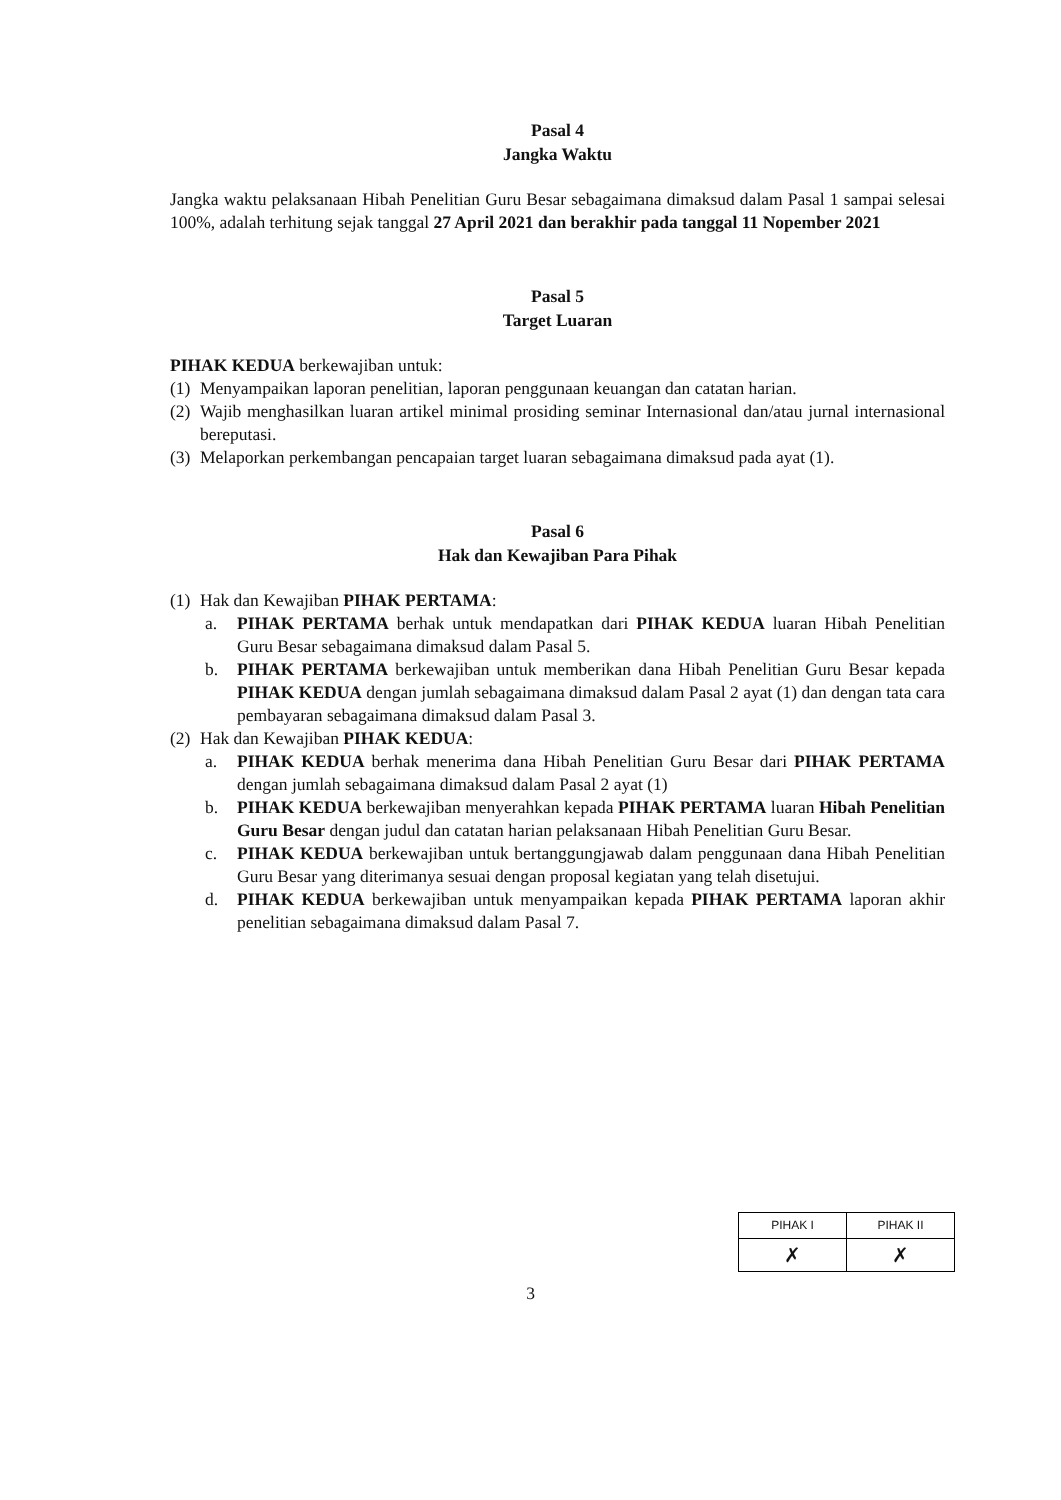Pasal 4
Jangka Waktu
Jangka waktu pelaksanaan Hibah Penelitian Guru Besar sebagaimana dimaksud dalam Pasal 1 sampai selesai 100%, adalah terhitung sejak tanggal 27 April 2021 dan berakhir pada tanggal 11 Nopember 2021
Pasal 5
Target Luaran
PIHAK KEDUA berkewajiban untuk:
(1)
Menyampaikan laporan penelitian, laporan penggunaan keuangan dan catatan harian.
(2)
Wajib menghasilkan luaran artikel minimal prosiding seminar Internasional dan/atau jurnal internasional bereputasi.
(3)
Melaporkan perkembangan pencapaian target luaran sebagaimana dimaksud pada ayat (1).
Pasal 6
Hak dan Kewajiban Para Pihak
(1)
Hak dan Kewajiban PIHAK PERTAMA:
a. PIHAK PERTAMA berhak untuk mendapatkan dari PIHAK KEDUA luaran Hibah Penelitian Guru Besar sebagaimana dimaksud dalam Pasal 5.
b. PIHAK PERTAMA berkewajiban untuk memberikan dana Hibah Penelitian Guru Besar kepada PIHAK KEDUA dengan jumlah sebagaimana dimaksud dalam Pasal 2 ayat (1) dan dengan tata cara pembayaran sebagaimana dimaksud dalam Pasal 3.
(2)
Hak dan Kewajiban PIHAK KEDUA:
a. PIHAK KEDUA berhak menerima dana Hibah Penelitian Guru Besar dari PIHAK PERTAMA dengan jumlah sebagaimana dimaksud dalam Pasal 2 ayat (1)
b. PIHAK KEDUA berkewajiban menyerahkan kepada PIHAK PERTAMA luaran Hibah Penelitian Guru Besar dengan judul dan catatan harian pelaksanaan Hibah Penelitian Guru Besar.
c. PIHAK KEDUA berkewajiban untuk bertanggungjawab dalam penggunaan dana Hibah Penelitian Guru Besar yang diterimanya sesuai dengan proposal kegiatan yang telah disetujui.
d. PIHAK KEDUA berkewajiban untuk menyampaikan kepada PIHAK PERTAMA laporan akhir penelitian sebagaimana dimaksud dalam Pasal 7.
| PIHAK I | PIHAK II |
| ✗ | ✗ |
3